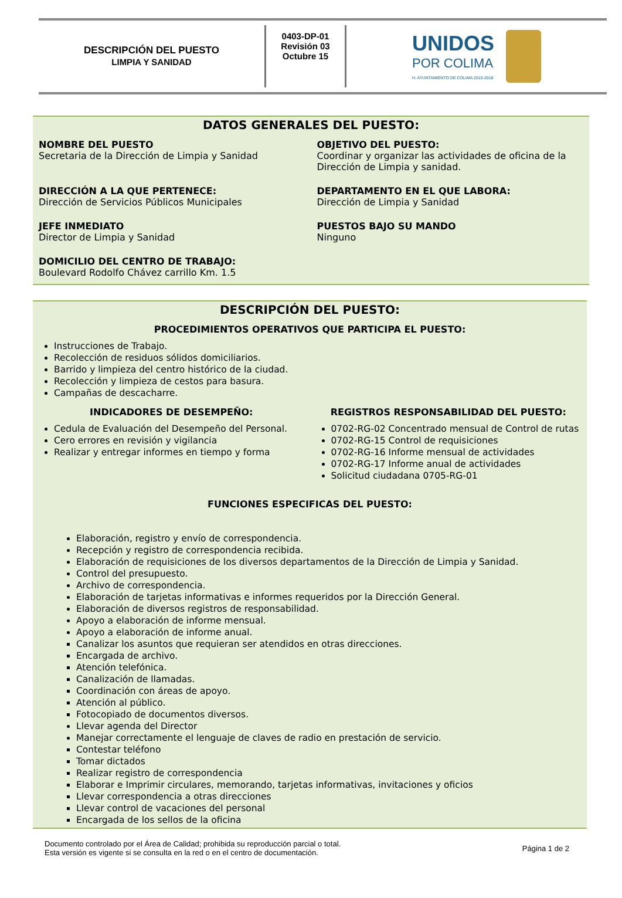DESCRIPCIÓN DEL PUESTO
LIMPIA Y SANIDAD
0403-DP-01
Revisión 03
Octubre 15
UNIDOS
POR COLIMA
H. AYUNTAMIENTO DE COLIMA 2015-2018
DATOS GENERALES DEL PUESTO:
NOMBRE DEL PUESTO
Secretaria de la Dirección de Limpia y Sanidad
OBJETIVO DEL PUESTO:
Coordinar y organizar las actividades de oficina de la Dirección de Limpia y sanidad.
DIRECCIÓN A LA QUE PERTENECE:
Dirección de Servicios Públicos Municipales
DEPARTAMENTO EN EL QUE LABORA:
Dirección de Limpia y Sanidad
JEFE INMEDIATO
Director de Limpia y Sanidad
PUESTOS BAJO SU MANDO
Ninguno
DOMICILIO DEL CENTRO DE TRABAJO:
Boulevard Rodolfo Chávez carrillo Km. 1.5
DESCRIPCIÓN DEL PUESTO:
PROCEDIMIENTOS OPERATIVOS QUE PARTICIPA EL PUESTO:
Instrucciones de Trabajo.
Recolección de residuos sólidos domiciliarios.
Barrido y limpieza del centro histórico de la ciudad.
Recolección y limpieza de cestos para basura.
Campañas de descacharre.
INDICADORES DE DESEMPEÑO:
Cedula de Evaluación del Desempeño del Personal.
Cero errores en revisión y vigilancia
Realizar y entregar informes en tiempo y forma
REGISTROS RESPONSABILIDAD DEL PUESTO:
0702-RG-02 Concentrado mensual de Control de rutas
0702-RG-15 Control de requisiciones
0702-RG-16 Informe mensual de actividades
0702-RG-17 Informe anual de actividades
Solicitud ciudadana 0705-RG-01
FUNCIONES ESPECIFICAS DEL PUESTO:
Elaboración, registro y envío de correspondencia.
Recepción y registro de correspondencia recibida.
Elaboración de requisiciones de los diversos departamentos de la Dirección de Limpia y Sanidad.
Control del presupuesto.
Archivo de correspondencia.
Elaboración de tarjetas informativas e informes requeridos por la Dirección General.
Elaboración de diversos registros de responsabilidad.
Apoyo a elaboración de informe mensual.
Apoyo a elaboración de informe anual.
Canalizar los asuntos que requieran ser atendidos en otras direcciones.
Encargada de archivo.
Atención telefónica.
Canalización de llamadas.
Coordinación con áreas de apoyo.
Atención al público.
Fotocopiado de documentos diversos.
Llevar agenda del Director
Manejar correctamente el lenguaje de claves de radio en prestación de servicio.
Contestar teléfono
Tomar dictados
Realizar registro de correspondencia
Elaborar e Imprimir circulares, memorando, tarjetas informativas, invitaciones y oficios
Llevar correspondencia a otras direcciones
Llevar control de vacaciones del personal
Encargada de los sellos de la oficina
Documento controlado por el Área de Calidad; prohibida su reproducción parcial o total.
Esta versión es vigente si se consulta en la red o en el centro de documentación.
Página 1 de 2